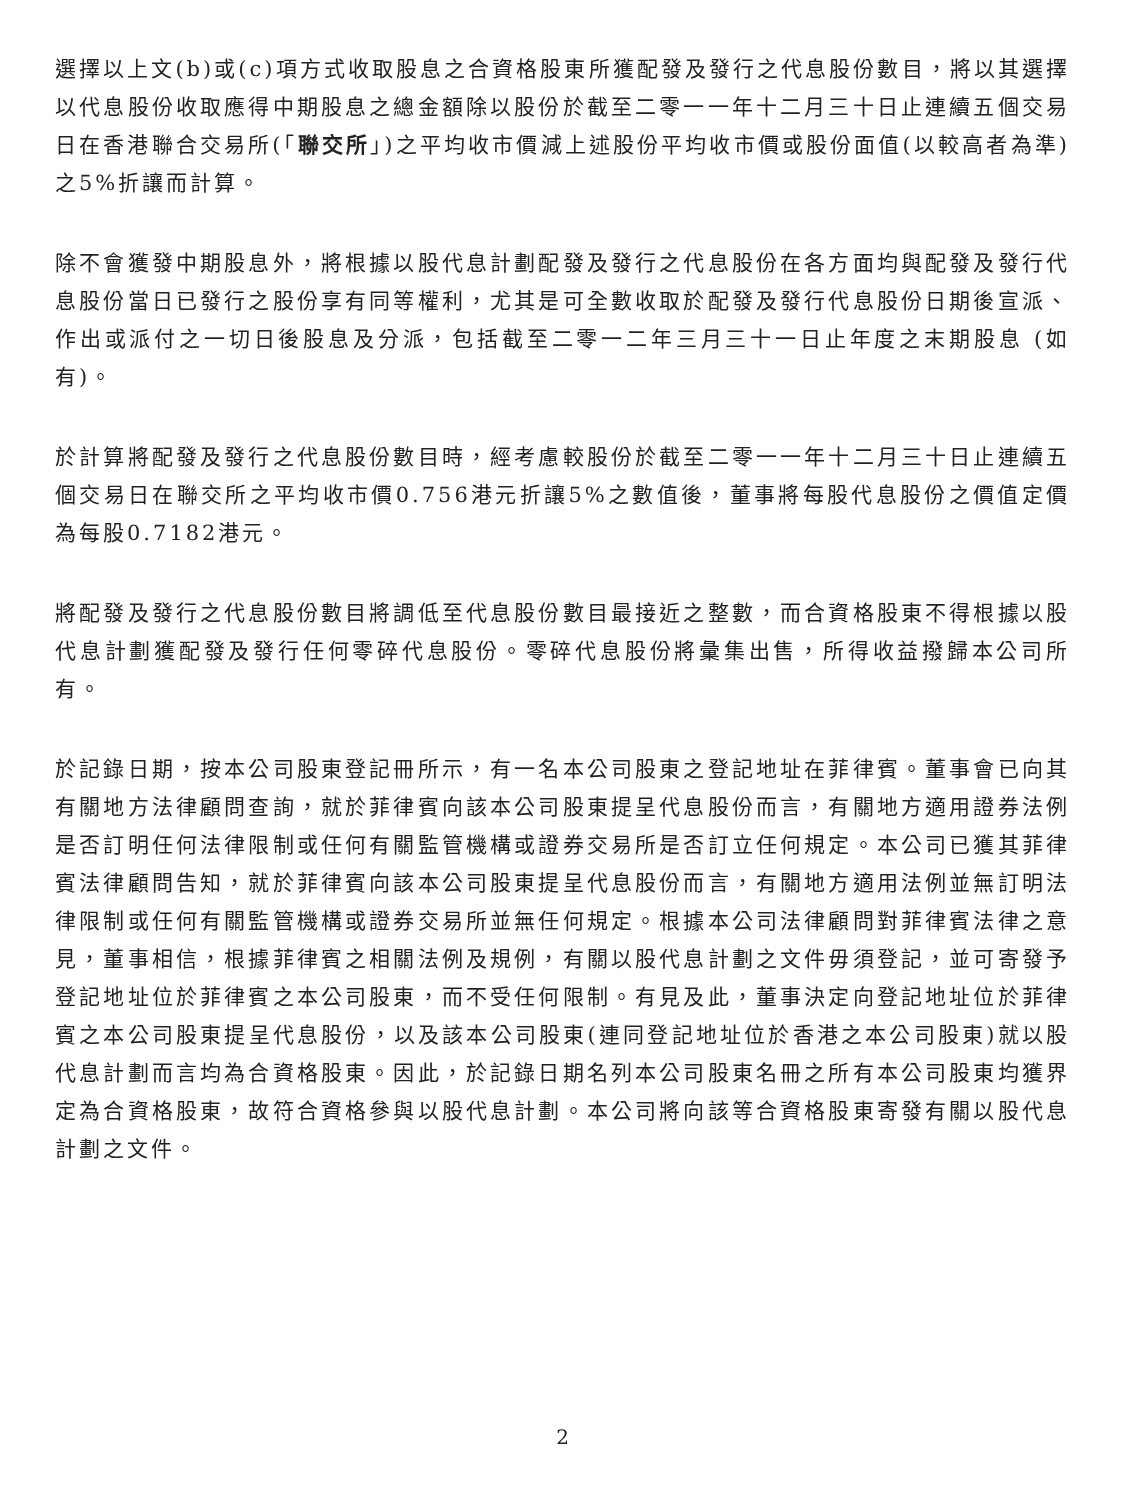選擇以上文(b)或(c)項方式收取股息之合資格股東所獲配發及發行之代息股份數目，將以其選擇以代息股份收取應得中期股息之總金額除以股份於截至二零一一年十二月三十日止連續五個交易日在香港聯合交易所(「聯交所」)之平均收市價減上述股份平均收市價或股份面值(以較高者為準)之5%折讓而計算。
除不會獲發中期股息外，將根據以股代息計劃配發及發行之代息股份在各方面均與配發及發行代息股份當日已發行之股份享有同等權利，尤其是可全數收取於配發及發行代息股份日期後宣派、作出或派付之一切日後股息及分派，包括截至二零一二年三月三十一日止年度之末期股息 (如有)。
於計算將配發及發行之代息股份數目時，經考慮較股份於截至二零一一年十二月三十日止連續五個交易日在聯交所之平均收市價0.756港元折讓5%之數值後，董事將每股代息股份之價值定價為每股0.7182港元。
將配發及發行之代息股份數目將調低至代息股份數目最接近之整數，而合資格股東不得根據以股代息計劃獲配發及發行任何零碎代息股份。零碎代息股份將彙集出售，所得收益撥歸本公司所有。
於記錄日期，按本公司股東登記冊所示，有一名本公司股東之登記地址在菲律賓。董事會已向其有關地方法律顧問查詢，就於菲律賓向該本公司股東提呈代息股份而言，有關地方適用證券法例是否訂明任何法律限制或任何有關監管機構或證券交易所是否訂立任何規定。本公司已獲其菲律賓法律顧問告知，就於菲律賓向該本公司股東提呈代息股份而言，有關地方適用法例並無訂明法律限制或任何有關監管機構或證券交易所並無任何規定。根據本公司法律顧問對菲律賓法律之意見，董事相信，根據菲律賓之相關法例及規例，有關以股代息計劃之文件毋須登記，並可寄發予登記地址位於菲律賓之本公司股東，而不受任何限制。有見及此，董事決定向登記地址位於菲律賓之本公司股東提呈代息股份，以及該本公司股東(連同登記地址位於香港之本公司股東)就以股代息計劃而言均為合資格股東。因此，於記錄日期名列本公司股東名冊之所有本公司股東均獲界定為合資格股東，故符合資格參與以股代息計劃。本公司將向該等合資格股東寄發有關以股代息計劃之文件。
2